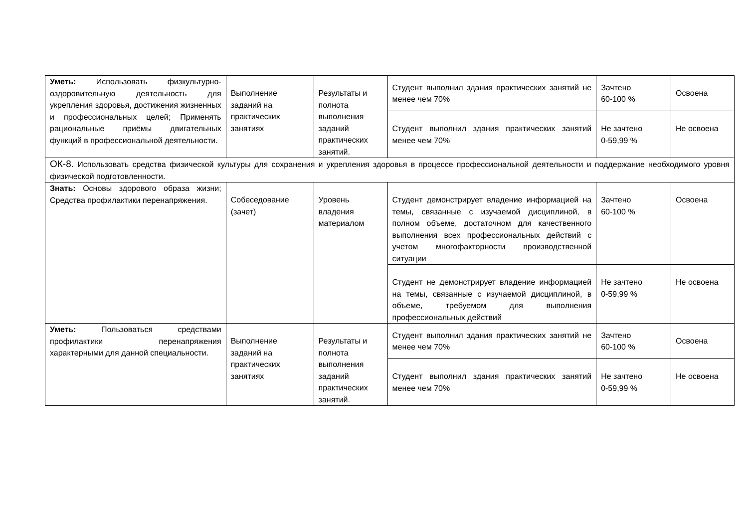| Уметь: Использовать физкультурно-оздоровительную деятельность для укрепления здоровья, достижения жизненных и профессиональных целей; Применять рациональные приёмы двигательных функций в профессиональной деятельности. | Выполнение заданий на практических занятиях | Результаты и полнота выполнения заданий практических занятий. | Студент выполнил здания практических занятий не менее чем 70% | Зачтено 60-100 % | Освоена |
| | | | Студент выполнил здания практических занятий менее чем 70% | Не зачтено 0-59,99 % | Не освоена |
| ОК-8. Использовать средства физической культуры для сохранения и укрепления здоровья в процессе профессиональной деятельности и поддержание необходимого уровня физической подготовленности. | | | | | |
| Знать: Основы здорового образа жизни; Средства профилактики перенапряжения. | Собеседование (зачет) | Уровень владения материалом | Студент демонстрирует владение информацией на темы, связанные с изучаемой дисциплиной, в полном объеме, достаточном для качественного выполнения всех профессиональных действий с учетом многофакторности производственной ситуации | Зачтено 60-100 % | Освоена |
| | | | Студент не демонстрирует владение информацией на темы, связанные с изучаемой дисциплиной, в объеме, требуемом для выполнения профессиональных действий | Не зачтено 0-59,99 % | Не освоена |
| Уметь: Пользоваться средствами профилактики перенапряжения характерными для данной специальности. | Выполнение заданий на практических занятиях | Результаты и полнота выполнения заданий практических занятий. | Студент выполнил здания практических занятий не менее чем 70% | Зачтено 60-100 % | Освоена |
| | | | Студент выполнил здания практических занятий менее чем 70% | Не зачтено 0-59,99 % | Не освоена |